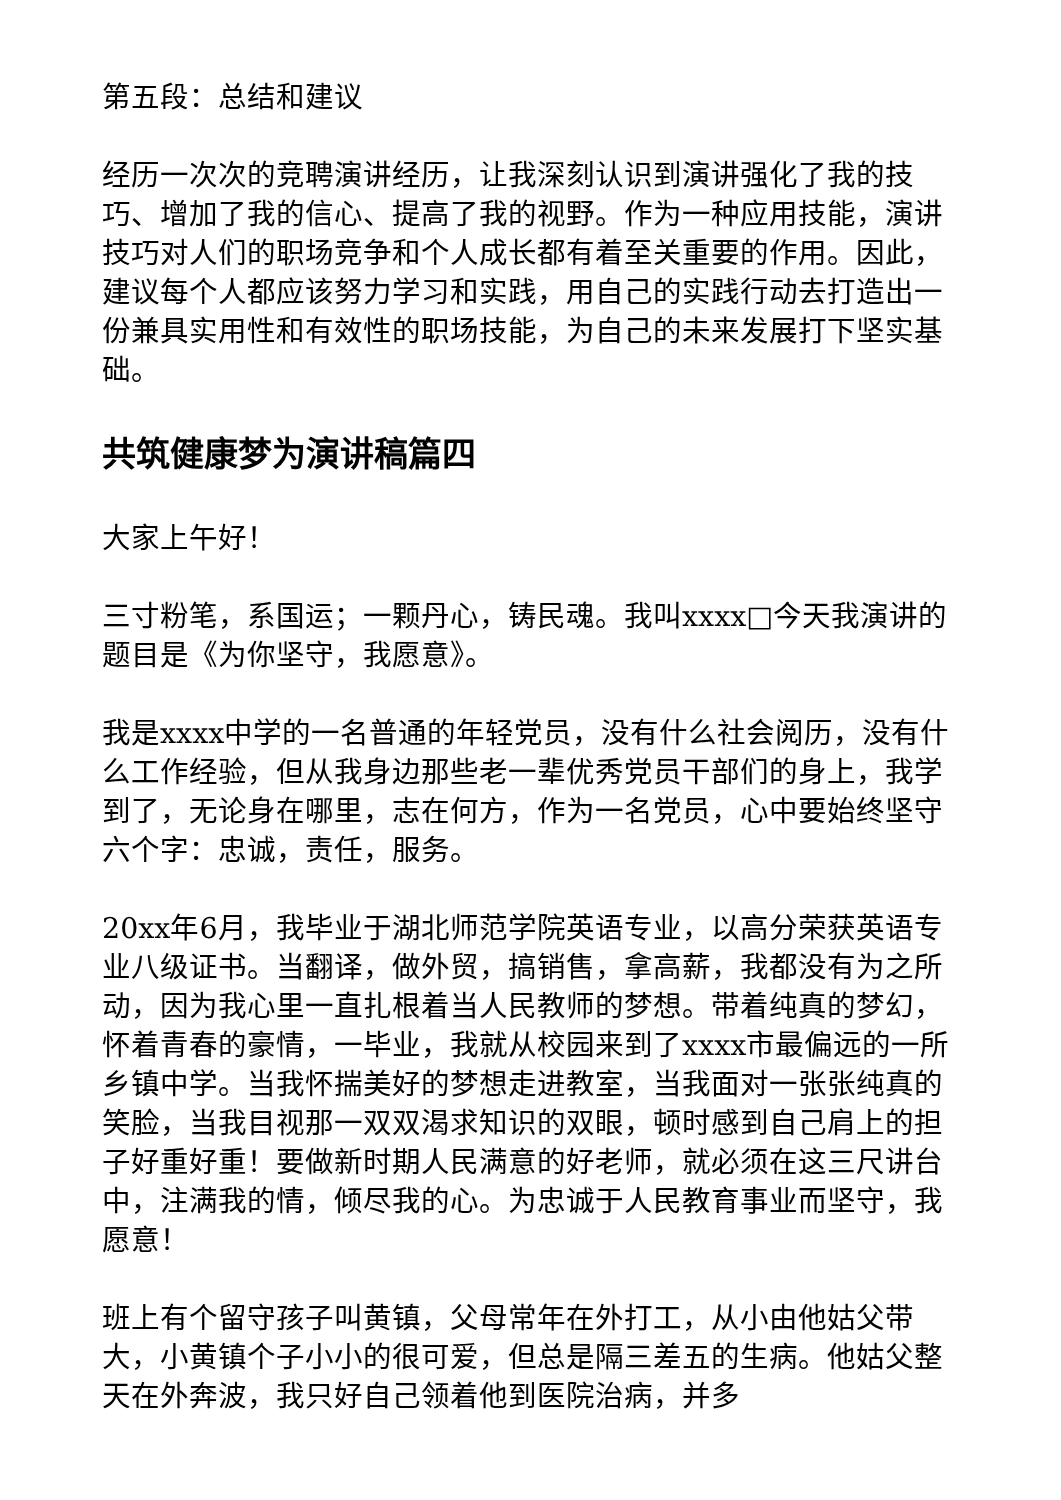第五段：总结和建议
经历一次次的竞聘演讲经历，让我深刻认识到演讲强化了我的技巧、增加了我的信心、提高了我的视野。作为一种应用技能，演讲技巧对人们的职场竞争和个人成长都有着至关重要的作用。因此，建议每个人都应该努力学习和实践，用自己的实践行动去打造出一份兼具实用性和有效性的职场技能，为自己的未来发展打下坚实基础。
共筑健康梦为演讲稿篇四
大家上午好！
三寸粉笔，系国运；一颗丹心，铸民魂。我叫xxxx□今天我演讲的题目是《为你坚守，我愿意》。
我是xxxx中学的一名普通的年轻党员，没有什么社会阅历，没有什么工作经验，但从我身边那些老一辈优秀党员干部们的身上，我学到了，无论身在哪里，志在何方，作为一名党员，心中要始终坚守六个字：忠诚，责任，服务。
20xx年6月，我毕业于湖北师范学院英语专业，以高分荣获英语专业八级证书。当翻译，做外贸，搞销售，拿高薪，我都没有为之所动，因为我心里一直扎根着当人民教师的梦想。带着纯真的梦幻，怀着青春的豪情，一毕业，我就从校园来到了xxxx市最偏远的一所乡镇中学。当我怀揣美好的梦想走进教室，当我面对一张张纯真的笑脸，当我目视那一双双渴求知识的双眼，顿时感到自己肩上的担子好重好重！要做新时期人民满意的好老师，就必须在这三尺讲台中，注满我的情，倾尽我的心。为忠诚于人民教育事业而坚守，我愿意！
班上有个留守孩子叫黄镇，父母常年在外打工，从小由他姑父带大，小黄镇个子小小的很可爱，但总是隔三差五的生病。他姑父整天在外奔波，我只好自己领着他到医院治病，并多